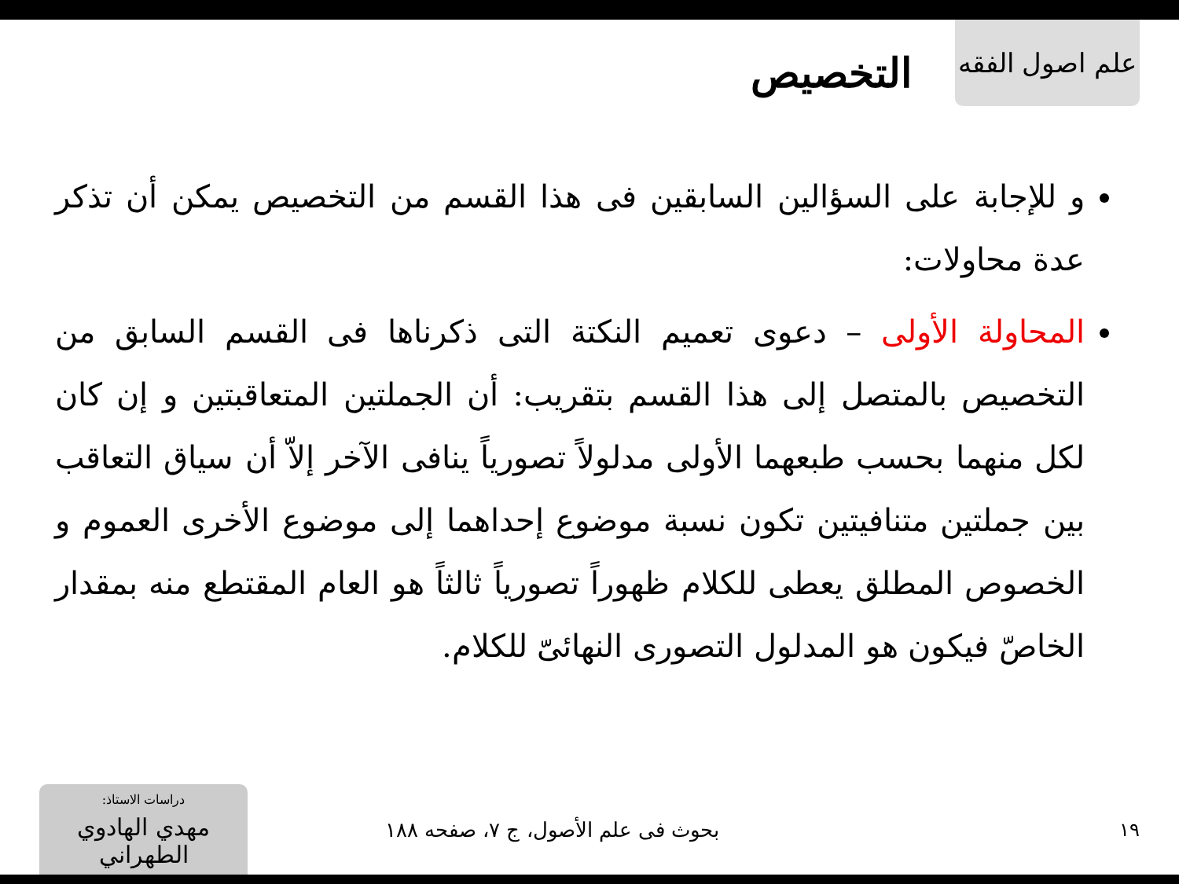علم اصول الفقه
التخصيص
و للإجابة على السؤالين السابقين فى هذا القسم من التخصيص يمكن أن تذكر عدة محاولات:
المحاولة الأولى – دعوى تعميم النكتة التى ذكرناها فى القسم السابق من التخصيص بالمتصل إلى هذا القسم بتقريب: أن الجملتين المتعاقبتين و إن كان لكل منهما بحسب طبعهما الأولى مدلولاً تصورياً ينافى الآخر إلاّ أن سياق التعاقب بين جملتين متنافيتين تكون نسبة موضوع إحداهما إلى موضوع الأخرى العموم و الخصوص المطلق يعطى للكلام ظهوراً تصورياً ثالثاً هو العام المقتطع منه بمقدار الخاصّ فيكون هو المدلول التصورى النهائىّ للكلام.
١٩
بحوث فى علم الأصول، ج ٧، صفحه ١٨٨
دراسات الاستاذ:
مهدي الهادوي الطهراني